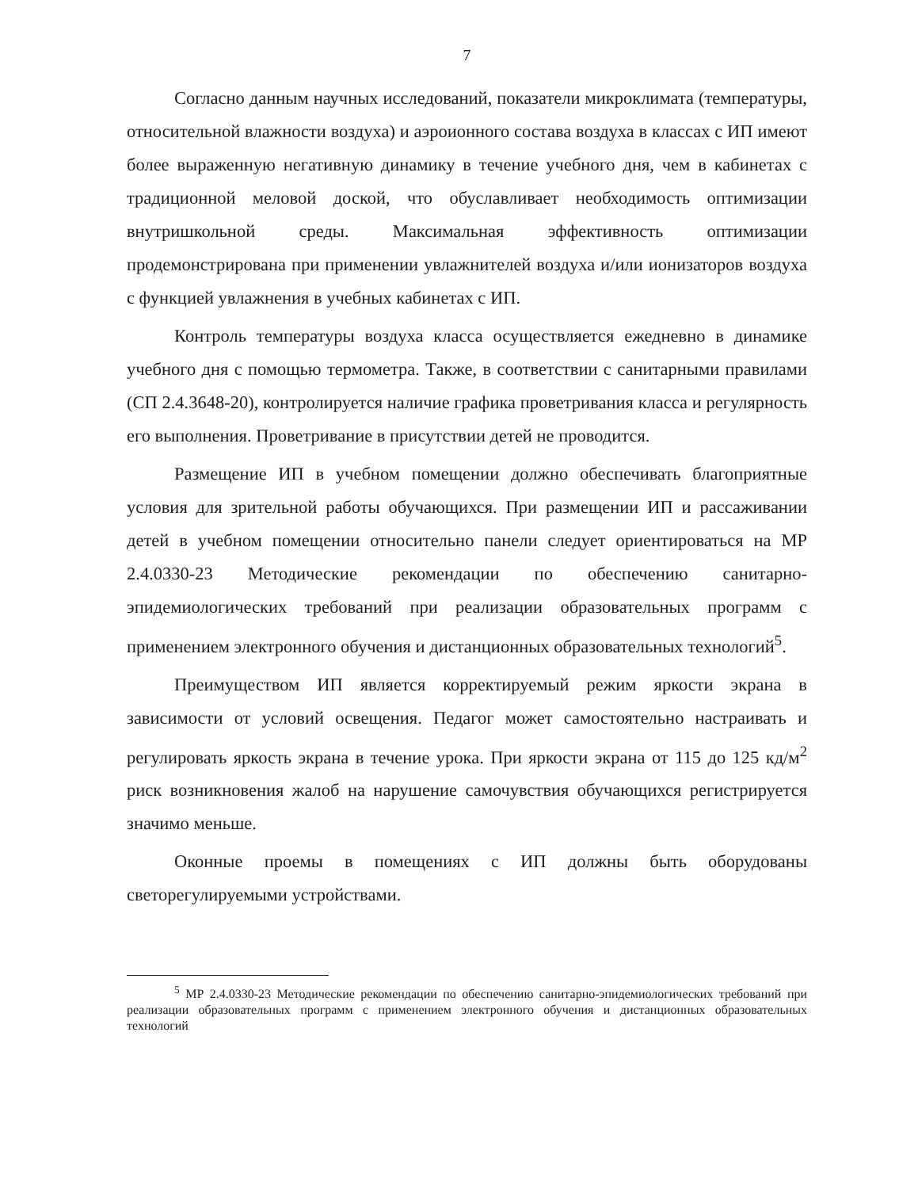7
Согласно данным научных исследований, показатели микроклимата (температуры, относительной влажности воздуха) и аэроионного состава воздуха в классах с ИП имеют более выраженную негативную динамику в течение учебного дня, чем в кабинетах с традиционной меловой доской, что обуславливает необходимость оптимизации внутришкольной среды. Максимальная эффективность оптимизации продемонстрирована при применении увлажнителей воздуха и/или ионизаторов воздуха с функцией увлажнения в учебных кабинетах с ИП.
Контроль температуры воздуха класса осуществляется ежедневно в динамике учебного дня с помощью термометра. Также, в соответствии с санитарными правилами (СП 2.4.3648-20), контролируется наличие графика проветривания класса и регулярность его выполнения. Проветривание в присутствии детей не проводится.
Размещение ИП в учебном помещении должно обеспечивать благоприятные условия для зрительной работы обучающихся. При размещении ИП и рассаживании детей в учебном помещении относительно панели следует ориентироваться на МР 2.4.0330-23 Методические рекомендации по обеспечению санитарно-эпидемиологических требований при реализации образовательных программ с применением электронного обучения и дистанционных образовательных технологий<sup>5</sup>.
Преимуществом ИП является корректируемый режим яркости экрана в зависимости от условий освещения. Педагог может самостоятельно настраивать и регулировать яркость экрана в течение урока. При яркости экрана от 115 до 125 кд/м<sup>2</sup> риск возникновения жалоб на нарушение самочувствия обучающихся регистрируется значимо меньше.
Оконные проемы в помещениях с ИП должны быть оборудованы светорегулируемыми устройствами.
<sup>5</sup> МР 2.4.0330-23 Методические рекомендации по обеспечению санитарно-эпидемиологических требований при реализации образовательных программ с применением электронного обучения и дистанционных образовательных технологий